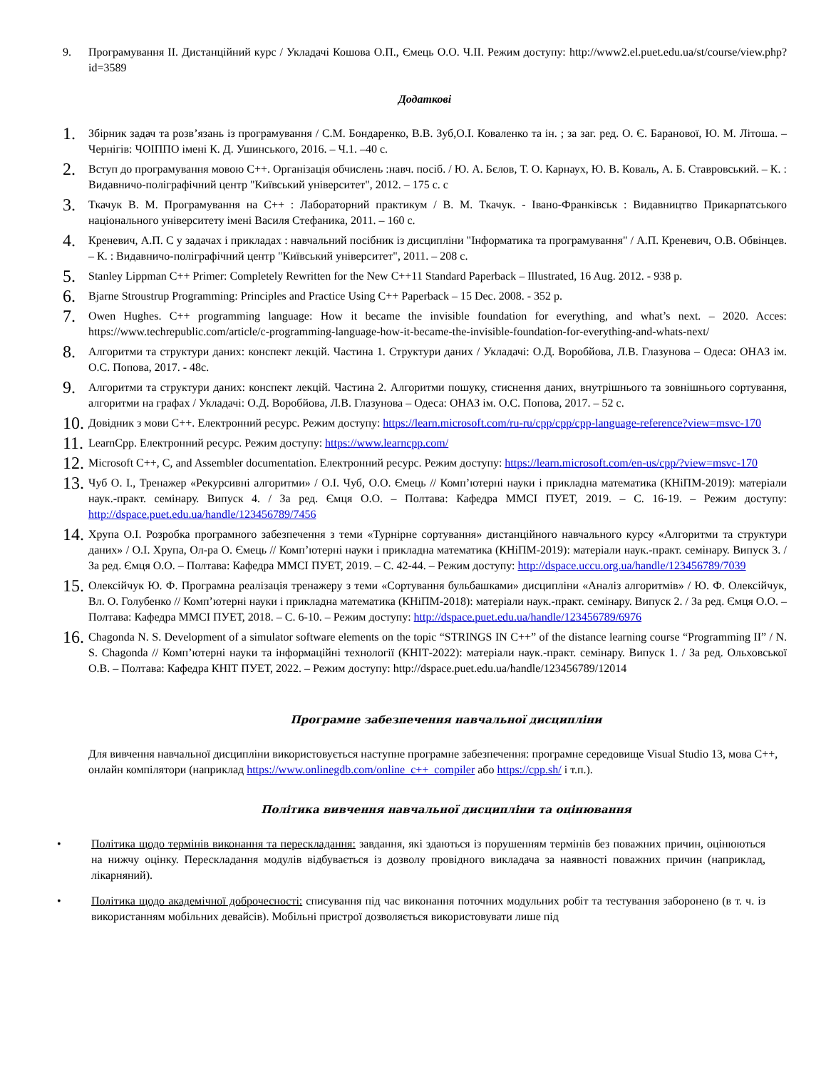9. Програмування ІІ. Дистанційний курс / Укладачі Кошова О.П., Ємець О.О. Ч.ІІ. Режим доступу: http://www2.el.puet.edu.ua/st/course/view.php?id=3589
Додаткові
1. Збірник задач та розв’язань із програмування / С.М. Бондаренко, В.В. Зуб,О.І. Коваленко та ін. ; за заг. ред. О. Є. Баранової, Ю. М. Літоша. – Чернігів: ЧОІППО імені К. Д. Ушинського, 2016. – Ч.1. –40 с.
2. Вступ до програмування мовою С++. Організація обчислень :навч. посіб. / Ю. А. Бєлов, Т. О. Карнаух, Ю. В. Коваль, А. Б. Ставровський. – К. : Видавничо-поліграфічний центр "Київський університет", 2012. – 175 с. с
3. Ткачук В. М. Програмування на С++ : Лабораторний практикум / В. М. Ткачук. - Івано-Франківськ : Видавництво Прикарпатського національного університету імені Василя Стефаника, 2011. – 160 с.
4. Креневич, А.П. C у задачах і прикладах : навчальний посібник із дисципліни "Інформатика та програмування" / А.П. Креневич, О.В. Обвінцев. – К. : Видавничо-поліграфічний центр "Київський університет", 2011. – 208 с.
5. Stanley Lippman C++ Primer: Completely Rewritten for the New C++11 Standard Paperback – Illustrated, 16 Aug. 2012. - 938 p.
6. Bjarne Stroustrup Programming: Principles and Practice Using C++ Paperback – 15 Dec. 2008. - 352 p.
7. Owen Hughes. C++ programming language: How it became the invisible foundation for everything, and what’s next. – 2020. Acces: https://www.techrepublic.com/article/c-programming-language-how-it-became-the-invisible-foundation-for-everything-and-whats-next/
8. Алгоритми та структури даних: конспект лекцій. Частина 1. Структури даних / Укладачі: О.Д. Воробйова, Л.В. Глазунова – Одеса: ОНАЗ ім. О.С. Попова, 2017. - 48с.
9. Алгоритми та структури даних: конспект лекцій. Частина 2. Алгоритми пошуку, стиснення даних, внутрішнього та зовнішнього сортування, алгоритми на графах / Укладачі: О.Д. Воробйова, Л.В. Глазунова – Одеса: ОНАЗ ім. О.С. Попова, 2017. – 52 с.
10. Довідник з мови С++. Електронний ресурс. Режим доступу: https://learn.microsoft.com/ru-ru/cpp/cpp/cpp-language-reference?view=msvc-170
11. LearnCpp. Електронний ресурс. Режим доступу: https://www.learncpp.com/
12. Microsoft C++, C, and Assembler documentation. Електронний ресурс. Режим доступу: https://learn.microsoft.com/en-us/cpp/?view=msvc-170
13. Чуб О. І., Тренажер «Рекурсивні алгоритми» / О.І. Чуб, О.О. Ємець // Комп’ютерні науки і прикладна математика (КНіПМ-2019): матеріали наук.-практ. семінару. Випуск 4. / За ред. Ємця О.О. – Полтава: Кафедра ММСІ ПУЕТ, 2019. – С. 16-19. – Режим доступу: http://dspace.puet.edu.ua/handle/123456789/7456
14. Хрупа О.І. Розробка програмного забезпечення з теми «Турнірне сортування» дистанційного навчального курсу «Алгоритми та структури даних» / О.І. Хрупа, Ол-ра О. Ємець // Комп’ютерні науки і прикладна математика (КНіПМ-2019): матеріали наук.-практ. семінару. Випуск 3. / За ред. Ємця О.О. – Полтава: Кафедра ММСІ ПУЕТ, 2019. – С. 42-44. – Режим доступу: http://dspace.uccu.org.ua/handle/123456789/7039
15. Олексійчук Ю. Ф. Програмна реалізація тренажеру з теми «Сортування бульбашками» дисципліни «Аналіз алгоритмів» / Ю. Ф. Олексійчук, Вл. О. Голубенко // Комп’ютерні науки і прикладна математика (КНіПМ-2018): матеріали наук.-практ. семінару. Випуск 2. / За ред. Ємця О.О. – Полтава: Кафедра ММСІ ПУЕТ, 2018. – С. 6-10. – Режим доступу: http://dspace.puet.edu.ua/handle/123456789/6976
16. Chagonda N. S. Development of a simulator software elements on the topic “STRINGS IN C++” of the distance learning course “Programming II” / N. S. Chagonda // Комп’ютерні науки та інформаційні технології (КНІТ-2022): матеріали наук.-практ. семінару. Випуск 1. / За ред. Ольховської О.В. – Полтава: Кафедра КНІТ ПУЕТ, 2022. – Режим доступу: http://dspace.puet.edu.ua/handle/123456789/12014
Програмне забезпечення навчальної дисципліни
Для вивчення навчальної дисципліни використовується наступне програмне забезпечення: програмне середовище Visual Studio 13, мова С++, онлайн компілятори (наприклад https://www.onlinegdb.com/online_c++_compiler або https://cpp.sh/ і т.п.).
Політика вивчення навчальної дисципліни та оцінювання
• Політика щодо термінів виконання та перескладання: завдання, які здаються із порушенням термінів без поважних причин, оцінюються на нижчу оцінку. Перескладання модулів відбувається із дозволу провідного викладача за наявності поважних причин (наприклад, лікарняний).
• Політика щодо академічної доброчесності: списування під час виконання поточних модульних робіт та тестування заборонено (в т. ч. із використанням мобільних девайсів). Мобільні пристрої дозволяється використовувати лише під